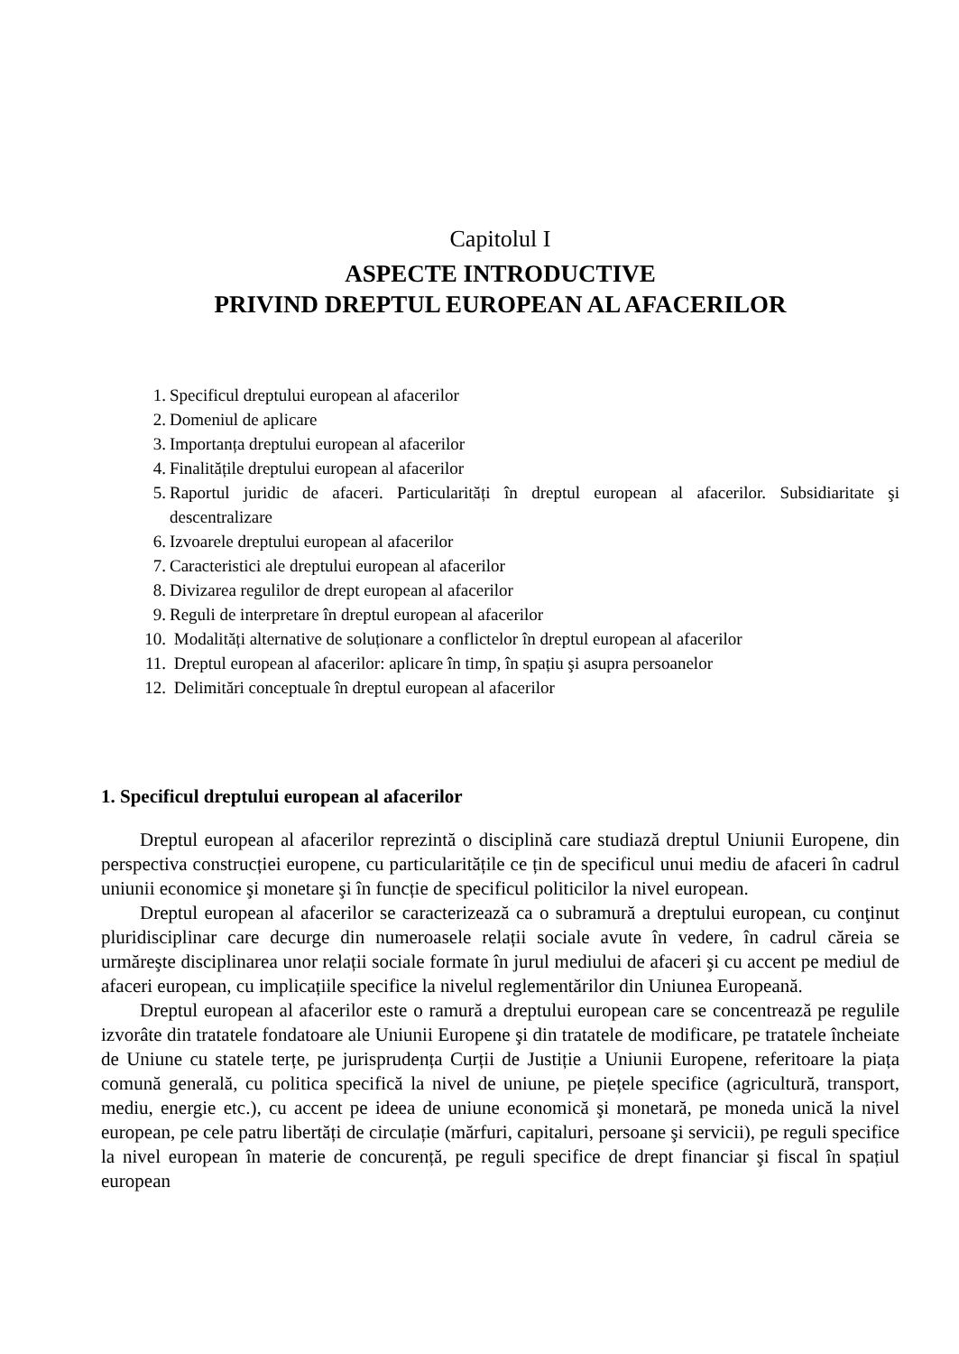Capitolul I
ASPECTE INTRODUCTIVE
PRIVIND DREPTUL EUROPEAN AL AFACERILOR
1. Specificul dreptului european al afacerilor
2. Domeniul de aplicare
3. Importanța dreptului european al afacerilor
4. Finalitățile dreptului european al afacerilor
5. Raportul juridic de afaceri. Particularități în dreptul european al afacerilor. Subsidiaritate şi descentralizare
6. Izvoarele dreptului european al afacerilor
7. Caracteristici ale dreptului european al afacerilor
8. Divizarea regulilor de drept european al afacerilor
9. Reguli de interpretare în dreptul european al afacerilor
10. Modalități alternative de soluționare a conflictelor în dreptul european al afacerilor
11. Dreptul european al afacerilor: aplicare în timp, în spațiu şi asupra persoanelor
12. Delimitări conceptuale în dreptul european al afacerilor
1. Specificul dreptului european al afacerilor
Dreptul european al afacerilor reprezintă o disciplină care studiază dreptul Uniunii Europene, din perspectiva construcției europene, cu particularitățile ce țin de specificul unui mediu de afaceri în cadrul uniunii economice şi monetare şi în funcție de specificul politicilor la nivel european.
Dreptul european al afacerilor se caracterizează ca o subramură a dreptului european, cu conţinut pluridisciplinar care decurge din numeroasele relații sociale avute în vedere, în cadrul căreia se urmăreşte disciplinarea unor relații sociale formate în jurul mediului de afaceri şi cu accent pe mediul de afaceri european, cu implicațiile specifice la nivelul reglementărilor din Uniunea Europeană.
Dreptul european al afacerilor este o ramură a dreptului european care se concentrează pe regulile izvorâte din tratatele fondatoare ale Uniunii Europene şi din tratatele de modificare, pe tratatele încheiate de Uniune cu statele terțe, pe jurisprudența Curții de Justiție a Uniunii Europene, referitoare la piața comună generală, cu politica specifică la nivel de uniune, pe piețele specifice (agricultură, transport, mediu, energie etc.), cu accent pe ideea de uniune economică şi monetară, pe moneda unică la nivel european, pe cele patru libertăți de circulație (mărfuri, capitaluri, persoane şi servicii), pe reguli specifice la nivel european în materie de concurență, pe reguli specifice de drept financiar şi fiscal în spațiul european